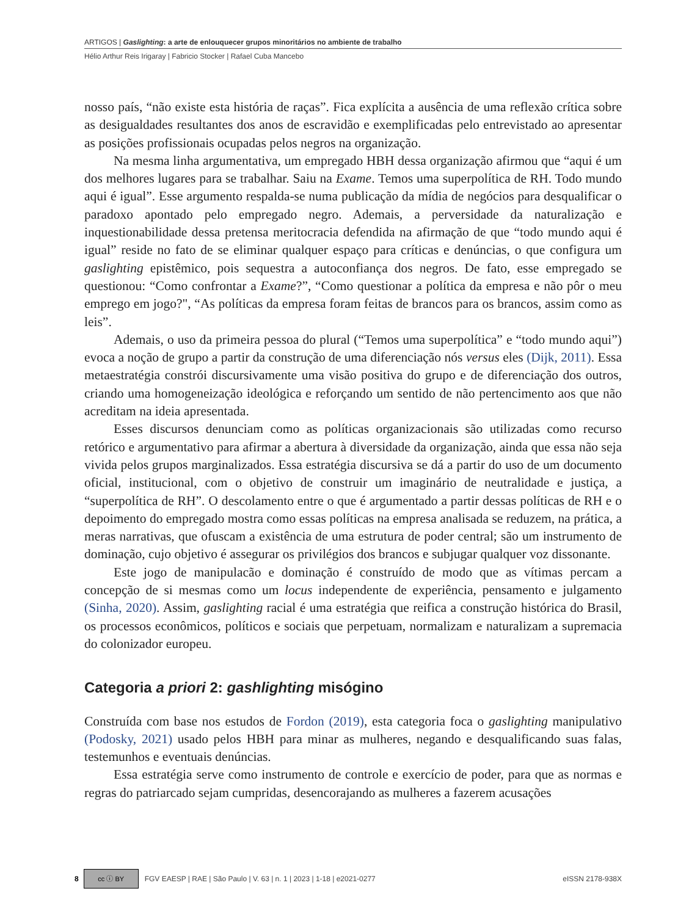ARTIGOS | Gaslighting: a arte de enlouquecer grupos minoritários no ambiente de trabalho
Hélio Arthur Reis Irigaray | Fabricio Stocker | Rafael Cuba Mancebo
nosso país, “não existe esta história de raças”. Fica explícita a ausência de uma reflexão crítica sobre as desigualdades resultantes dos anos de escravidão e exemplificadas pelo entrevistado ao apresentar as posições profissionais ocupadas pelos negros na organização.
Na mesma linha argumentativa, um empregado HBH dessa organização afirmou que “aqui é um dos melhores lugares para se trabalhar. Saiu na Exame. Temos uma superpolítica de RH. Todo mundo aqui é igual”. Esse argumento respalda-se numa publicação da mídia de negócios para desqualificar o paradoxo apontado pelo empregado negro. Ademais, a perversidade da naturalização e inquestionabilidade dessa pretensa meritocracia defendida na afirmação de que “todo mundo aqui é igual” reside no fato de se eliminar qualquer espaço para críticas e denúncias, o que configura um gaslighting epistêmico, pois sequestra a autoconfiança dos negros. De fato, esse empregado se questionou: “Como confrontar a Exame?”, “Como questionar a política da empresa e não pôr o meu emprego em jogo?", “As políticas da empresa foram feitas de brancos para os brancos, assim como as leis”.
Ademais, o uso da primeira pessoa do plural (“Temos uma superpolítica” e “todo mundo aqui”) evoca a noção de grupo a partir da construção de uma diferenciação nós versus eles (Dijk, 2011). Essa metaestratégia constrói discursivamente uma visão positiva do grupo e de diferenciação dos outros, criando uma homogeneização ideológica e reforçando um sentido de não pertencimento aos que não acreditam na ideia apresentada.
Esses discursos denunciam como as políticas organizacionais são utilizadas como recurso retórico e argumentativo para afirmar a abertura à diversidade da organização, ainda que essa não seja vivida pelos grupos marginalizados. Essa estratégia discursiva se dá a partir do uso de um documento oficial, institucional, com o objetivo de construir um imaginário de neutralidade e justiça, a “superpolítica de RH”. O descolamento entre o que é argumentado a partir dessas políticas de RH e o depoimento do empregado mostra como essas políticas na empresa analisada se reduzem, na prática, a meras narrativas, que ofuscam a existência de uma estrutura de poder central; são um instrumento de dominação, cujo objetivo é assegurar os privilégios dos brancos e subjugar qualquer voz dissonante.
Este jogo de manipulacão e dominação é construído de modo que as vítimas percam a concepção de si mesmas como um locus independente de experiência, pensamento e julgamento (Sinha, 2020). Assim, gaslighting racial é uma estratégia que reifica a construção histórica do Brasil, os processos econômicos, políticos e sociais que perpetuam, normalizam e naturalizam a supremacia do colonizador europeu.
Categoria a priori 2: gashlighting misógino
Construída com base nos estudos de Fordon (2019), esta categoria foca o gaslighting manipulativo (Podosky, 2021) usado pelos HBH para minar as mulheres, negando e desqualificando suas falas, testemunhos e eventuais denúncias.
Essa estratégia serve como instrumento de controle e exercício de poder, para que as normas e regras do patriarcado sejam cumpridas, desencorajando as mulheres a fazerem acusações
8 cc ⓘ BY FGV EAESP | RAE | São Paulo | V. 63 | n. 1 | 2023 | 1-18 | e2021-0277 eISSN 2178-938X